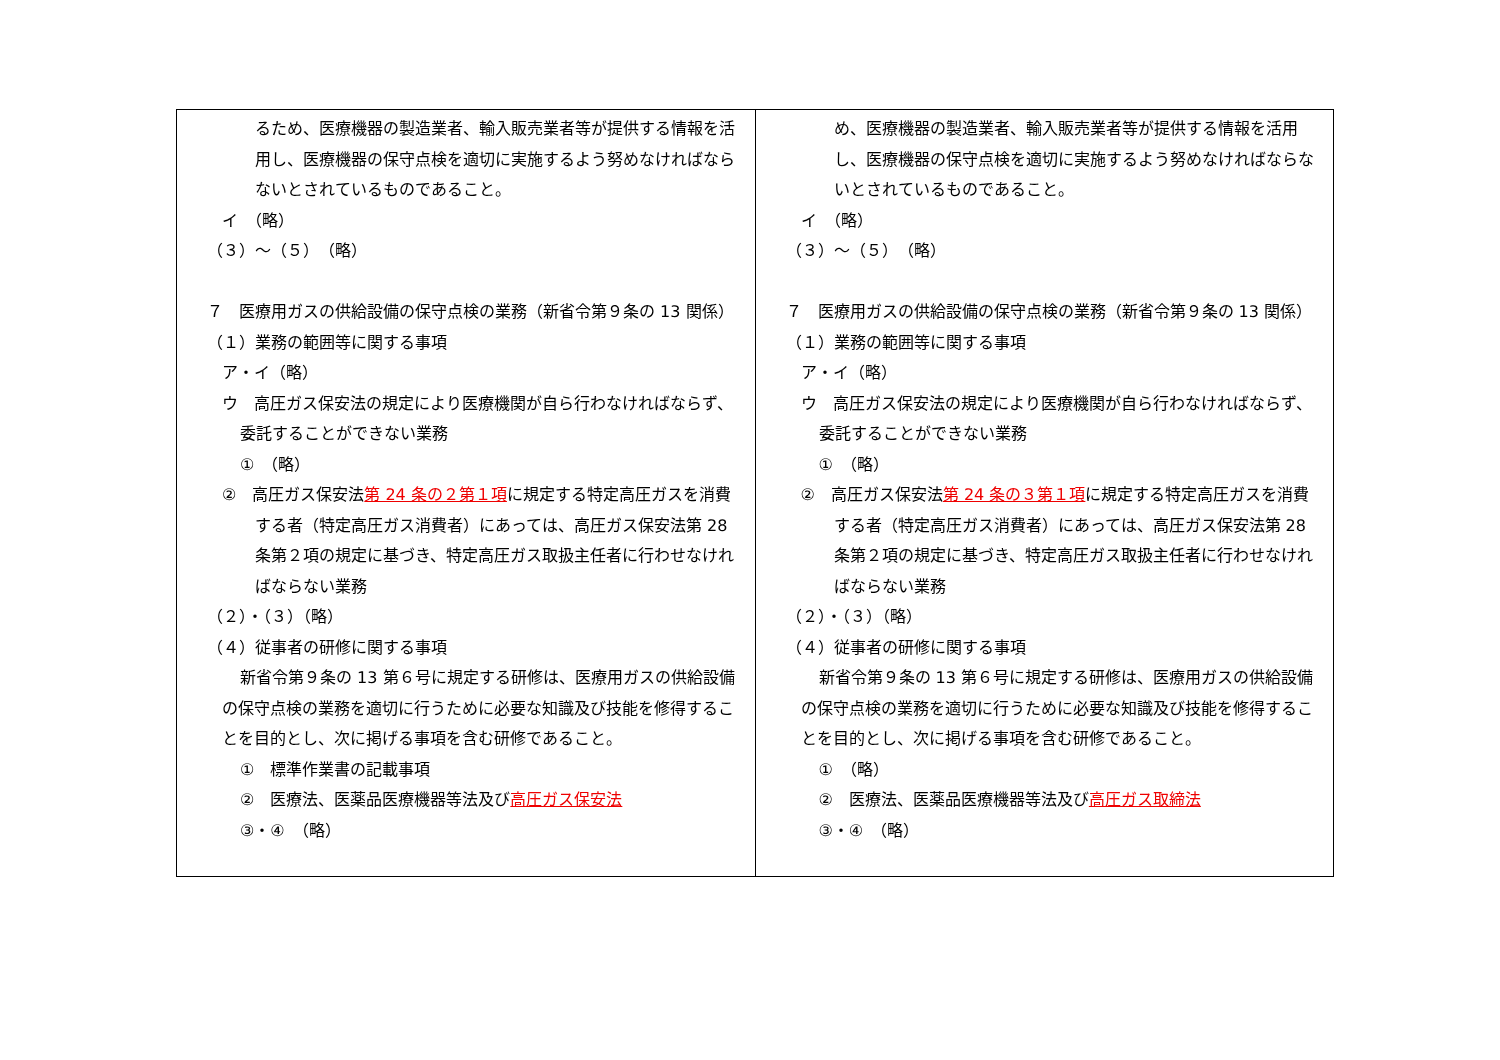| るため、医療機器の製造業者、輸入販売業者等が提供する情報を活用し、医療機器の保守点検を適切に実施するよう努めなければならないとされているものであること。 イ （略） （３）～（５） （略） ７ 医療用ガスの供給設備の保守点検の業務（新省令第９条の 13 関係） （１）業務の範囲等に関する事項 ア・イ（略） ウ 高圧ガス保安法の規定により医療機関が自ら行わなければならず、委託することができない業務 ① （略） ② 高圧ガス保安法 第 24 条の２第１項 に規定する特定高圧ガスを消費する者（特定高圧ガス消費者）にあっては、高圧ガス保安法第 28 条第２項の規定に基づき、特定高圧ガス取扱主任者に行わせなければならない業務 （２）・（３）（略） （４）従事者の研修に関する事項 新省令第９条の 13 第６号に規定する研修は、医療用ガスの供給設備の保守点検の業務を適切に行うために必要な知識及び技能を修得することを目的とし、次に掲げる事項を含む研修であること。 ① 標準作業書の記載事項 ② 医療法、医薬品医療機器等法及び 高圧ガス保安法 ③・④ （略） | め、医療機器の製造業者、輸入販売業者等が提供する情報を活用し、医療機器の保守点検を適切に実施するよう努めなければならないとされているものであること。 イ （略） （３）～（５） （略） ７ 医療用ガスの供給設備の保守点検の業務（新省令第９条の 13 関係） （１）業務の範囲等に関する事項 ア・イ（略） ウ 高圧ガス保安法の規定により医療機関が自ら行わなければならず、委託することができない業務 ① （略） ② 高圧ガス保安法 第 24 条の３第１項 に規定する特定高圧ガスを消費する者（特定高圧ガス消費者）にあっては、高圧ガス保安法第 28 条第２項の規定に基づき、特定高圧ガス取扱主任者に行わせなければならない業務 （２）・（３）（略） （４）従事者の研修に関する事項 新省令第９条の 13 第６号に規定する研修は、医療用ガスの供給設備の保守点検の業務を適切に行うために必要な知識及び技能を修得することを目的とし、次に掲げる事項を含む研修であること。 ① （略） ② 医療法、医薬品医療機器等法及び 高圧ガス取締法 ③・④ （略） |